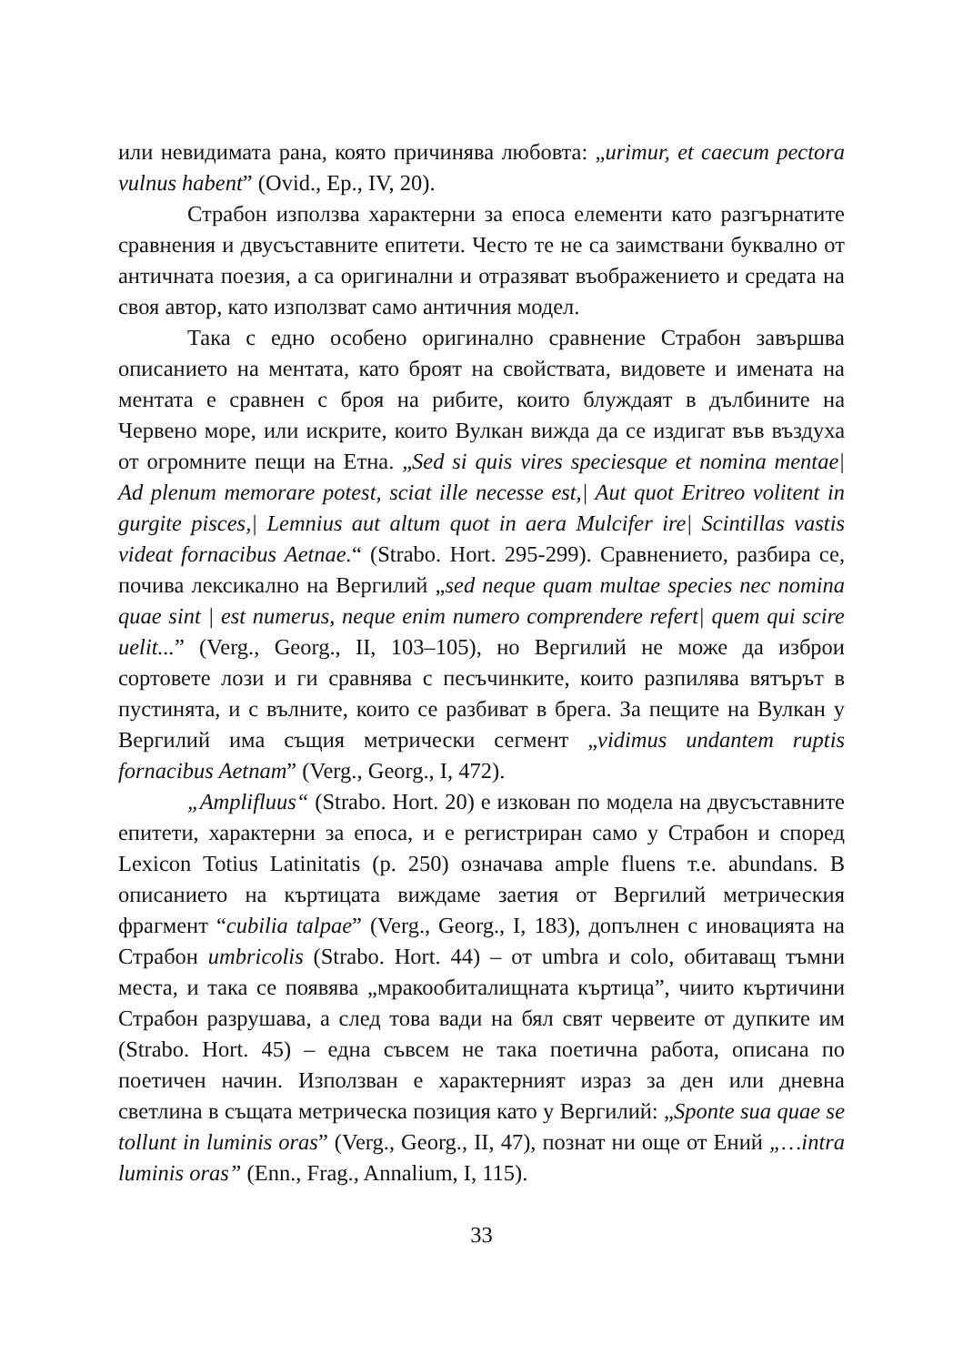или невидимата рана, която причинява любовта: „urimur, et caecum pectora vulnus habent” (Ovid., Ep., IV, 20).
Страбон използва характерни за епоса елементи като разгърнатите сравнения и двусъставните епитети. Често те не са заимствани буквално от античната поезия, а са оригинални и отразяват въображението и средата на своя автор, като използват само античния модел.
Така с едно особено оригинално сравнение Страбон завършва описанието на ментата, като броят на свойствата, видовете и имената на ментата е сравнен с броя на рибите, които блуждаят в дълбините на Червено море, или искрите, които Вулкан вижда да се издигат във въздуха от огромните пещи на Етна. „Sed si quis vires speciesque et nomina mentae| Ad plenum memorare potest, sciat ille necesse est,| Aut quot Eritreo volitent in gurgite pisces,| Lemnius aut altum quot in aera Mulcifer ire| Scintillas vastis videat fornacibus Aetnae.“ (Strabo. Hort. 295-299). Сравнението, разбира се, почива лексикално на Вергилий „sed neque quam multae species nec nomina quae sint | est numerus, neque enim numero comprendere refert| quem qui scire uelit...” (Verg., Georg., II, 103–105), но Вергилий не може да изброи сортовете лози и ги сравнява с песъчинките, които разпилява вятърът в пустинята, и с вълните, които се разбиват в брега. За пещите на Вулкан у Вергилий има същия метрически сегмент „vidimus undantem ruptis fornacibus Aetnam” (Verg., Georg., I, 472).
„Amplifluus“ (Strabo. Hort. 20) е изкован по модела на двусъставните епитети, характерни за епоса, и е регистриран само у Страбон и според Lexicon Totius Latinitatis (p. 250) означава ample fluens т.е. abundans. В описанието на къртицата виждаме заетия от Вергилий метрическия фрагмент “cubilia talpae” (Verg., Georg., I, 183), допълнен с иновацията на Страбон umbricolis (Strabo. Hort. 44) – от umbra и colo, обитаващ тъмни места, и така се появява „мракообиталищната къртица”, чиито къртичини Страбон разрушава, а след това вади на бял свят червеите от дупките им (Strabo. Hort. 45) – една съвсем не така поетична работа, описана по поетичен начин. Използван е характерният израз за ден или дневна светлина в същата метрическа позиция като у Вергилий: „Sponte sua quae se tollunt in luminis oras” (Verg., Georg., II, 47), познат ни още от Ений „…intra luminis oras” (Enn., Frag., Annalium, I, 115).
33